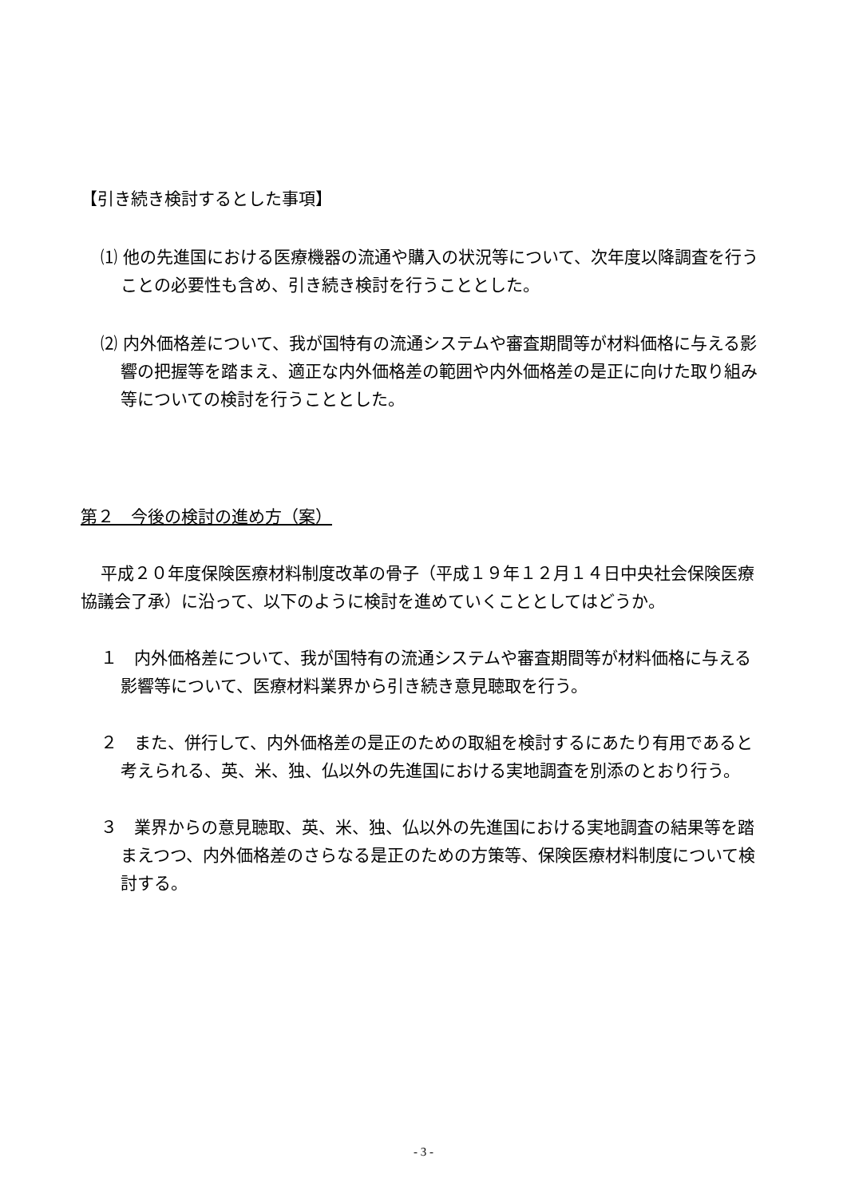【引き続き検討するとした事項】
⑴ 他の先進国における医療機器の流通や購入の状況等について、次年度以降調査を行うことの必要性も含め、引き続き検討を行うこととした。
⑵ 内外価格差について、我が国特有の流通システムや審査期間等が材料価格に与える影響の把握等を踏まえ、適正な内外価格差の範囲や内外価格差の是正に向けた取り組み等についての検討を行うこととした。
第２　今後の検討の進め方（案）
平成２０年度保険医療材料制度改革の骨子（平成１９年１２月１４日中央社会保険医療協議会了承）に沿って、以下のように検討を進めていくこととしてはどうか。
１　内外価格差について、我が国特有の流通システムや審査期間等が材料価格に与える影響等について、医療材料業界から引き続き意見聴取を行う。
２　また、併行して、内外価格差の是正のための取組を検討するにあたり有用であると考えられる、英、米、独、仏以外の先進国における実地調査を別添のとおり行う。
３　業界からの意見聴取、英、米、独、仏以外の先進国における実地調査の結果等を踏まえつつ、内外価格差のさらなる是正のための方策等、保険医療材料制度について検討する。
- 3 -